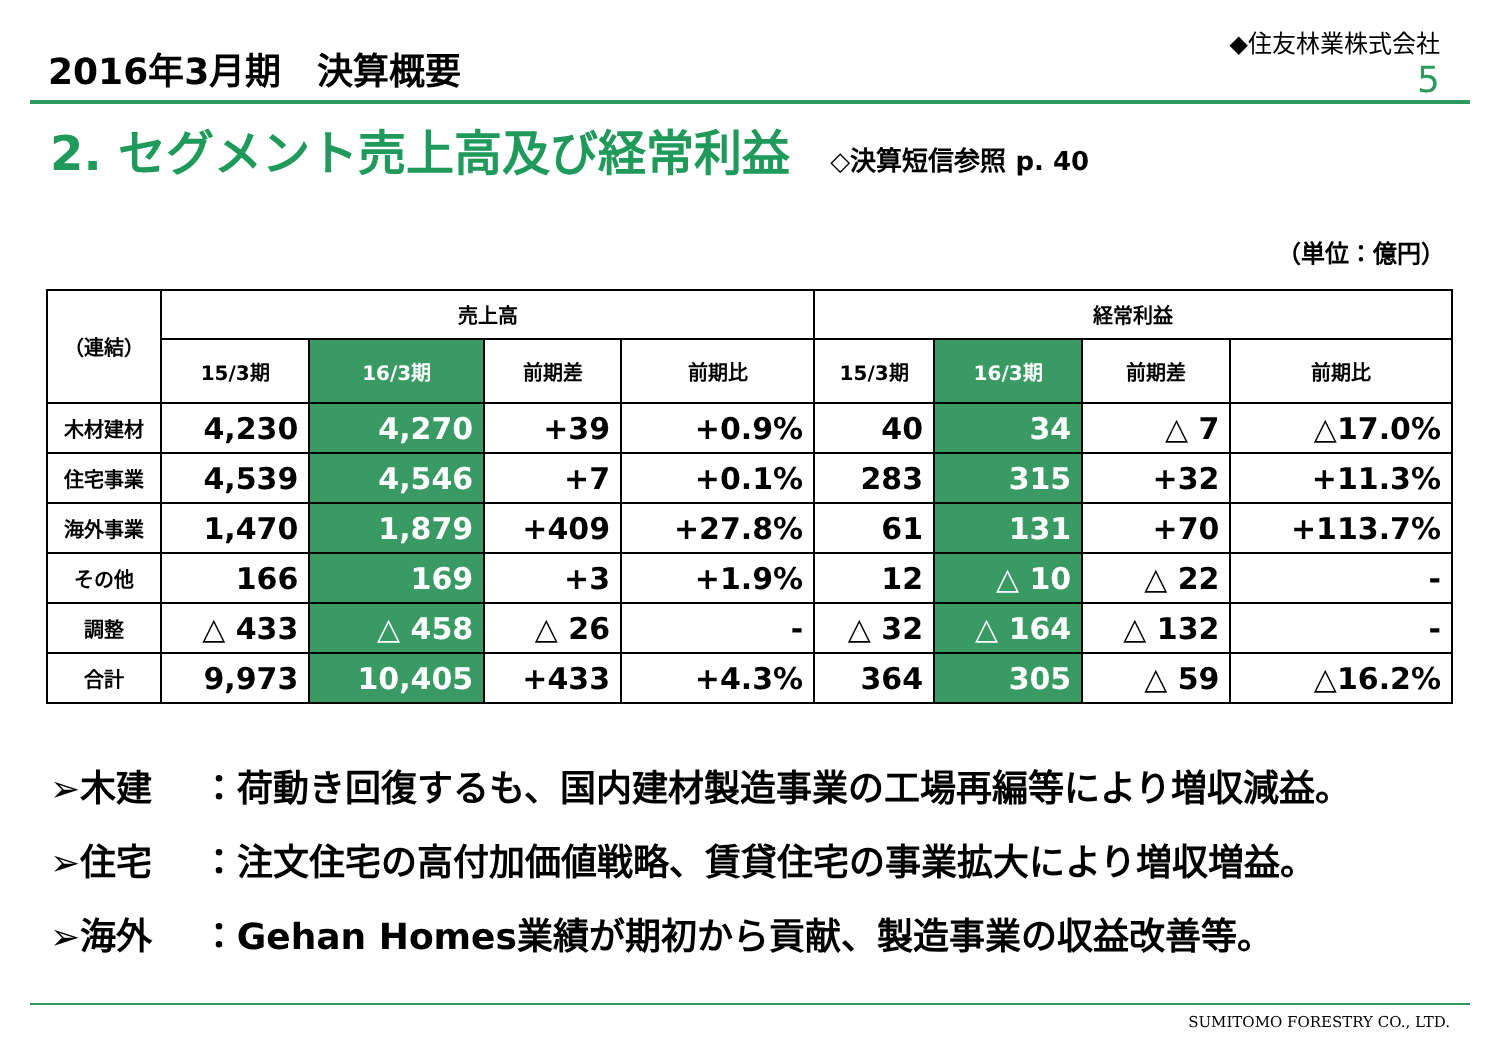2016年3月期　決算概要
◆住友林業株式会社
5
2. セグメント売上高及び経常利益
◇決算短信参照 p. 40
（単位：億円）
| （連結） | 売上高 | | | | 経常利益 | | | |
| --- | --- | --- | --- | --- | --- | --- | --- | --- |
| | 15/3期 | 16/3期 | 前期差 | 前期比 | 15/3期 | 16/3期 | 前期差 | 前期比 |
| 木材建材 | 4,230 | 4,270 | +39 | +0.9% | 40 | 34 | △ 7 | △17.0% |
| 住宅事業 | 4,539 | 4,546 | +7 | +0.1% | 283 | 315 | +32 | +11.3% |
| 海外事業 | 1,470 | 1,879 | +409 | +27.8% | 61 | 131 | +70 | +113.7% |
| その他 | 166 | 169 | +3 | +1.9% | 12 | △ 10 | △ 22 | - |
| 調整 | △ 433 | △ 458 | △ 26 | - | △ 32 | △ 164 | △ 132 | - |
| 合計 | 9,973 | 10,405 | +433 | +4.3% | 364 | 305 | △ 59 | △16.2% |
➢木建　 ：荷動き回復するも、国内建材製造事業の工場再編等により増収減益。
➢住宅　 ：注文住宅の高付加価値戦略、賃貸住宅の事業拡大により増収増益。
➢海外　 ：Gehan Homes業績が期初から貢献、製造事業の収益改善等。
SUMITOMO FORESTRY CO., LTD.